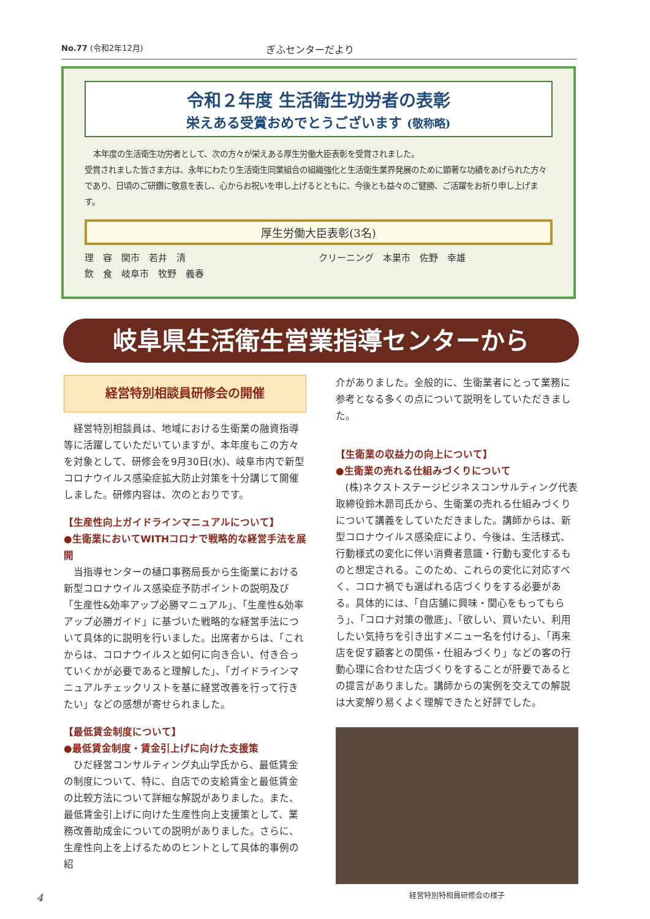No.77 (令和2年12月) ぎふセンターだより
令和２年度 生活衛生功労者の表彰
栄えある受賞おめでとうございます (敬称略)
本年度の生活衛生功労者として、次の方々が栄えある厚生労働大臣表彰を受賞されました。
受賞されました皆さま方は、永年にわたり生活衛生同業組合の組織強化と生活衛生業界発展のために顕著な功績をあげられた方々であり、日頃のご研鑽に敬意を表し、心からお祝いを申し上げるとともに、今後とも益々のご健勝、ご活躍をお祈り申し上げます。
厚生労働大臣表彰(3名)
理　容　関市　若井　清
飲　食　岐阜市　牧野　義春
クリーニング　本巣市　佐野　幸雄
岐阜県生活衛生営業指導センターから
経営特別相談員研修会の開催
経営特別相談員は、地域における生衛業の融資指導等に活躍していただいていますが、本年度もこの方々を対象として、研修会を9月30日(水)、岐阜市内で新型コロナウイルス感染症拡大防止対策を十分講じて開催しました。研修内容は、次のとおりです。
【生産性向上ガイドラインマニュアルについて】
●生衛業においてWITHコロナで戦略的な経営手法を展開
当指導センターの樋口事務局長から生衛業における新型コロナウイルス感染症予防ポイントの説明及び「生産性&効率アップ必勝マニュアル」、「生産性&効率アップ必勝ガイド」に基づいた戦略的な経営手法について具体的に説明を行いました。出席者からは、「これからは、コロナウイルスと如何に向き合い、付き合っていくかが必要であると理解した」、「ガイドラインマニュアルチェックリストを基に経営改善を行って行きたい」などの感想が寄せられました。
【最低賃金制度について】
●最低賃金制度・賃金引上げに向けた支援策
ひだ経営コンサルティング丸山学氏から、最低賃金の制度について、特に、自店での支給賃金と最低賃金の比較方法について詳細な解説がありました。また、最低賃金引上げに向けた生産性向上支援策として、業務改善助成金についての説明がありました。さらに、生産性向上を上げるためのヒントとして具体的事例の紹
介がありました。全般的に、生衛業者にとって業務に参考となる多くの点について説明をしていただきました。
【生衛業の収益力の向上について】
●生衛業の売れる仕組みづくりについて
(株)ネクストステージビジネスコンサルティング代表取締役鈴木昴司氏から、生衛業の売れる仕組みづくりについて講義をしていただきました。講師からは、新型コロナウイルス感染症により、今後は、生活様式、行動様式の変化に伴い消費者意識・行動も変化するものと想定される。このため、これらの変化に対応すべく、コロナ禍でも選ばれる店づくりをする必要がある。具体的には、「自店舗に興味・関心をもってもらう」、「コロナ対策の徹底」、「欲しい、買いたい、利用したい気持ちを引き出すメニュー名を付ける」、「再来店を促す顧客との関係・仕組みづくり」などの客の行動心理に合わせた店づくりをすることが肝要であるとの提言がありました。講師からの実例を交えての解説は大変解り易くよく理解できたと好評でした。
経営特別特相員研修会の様子
4